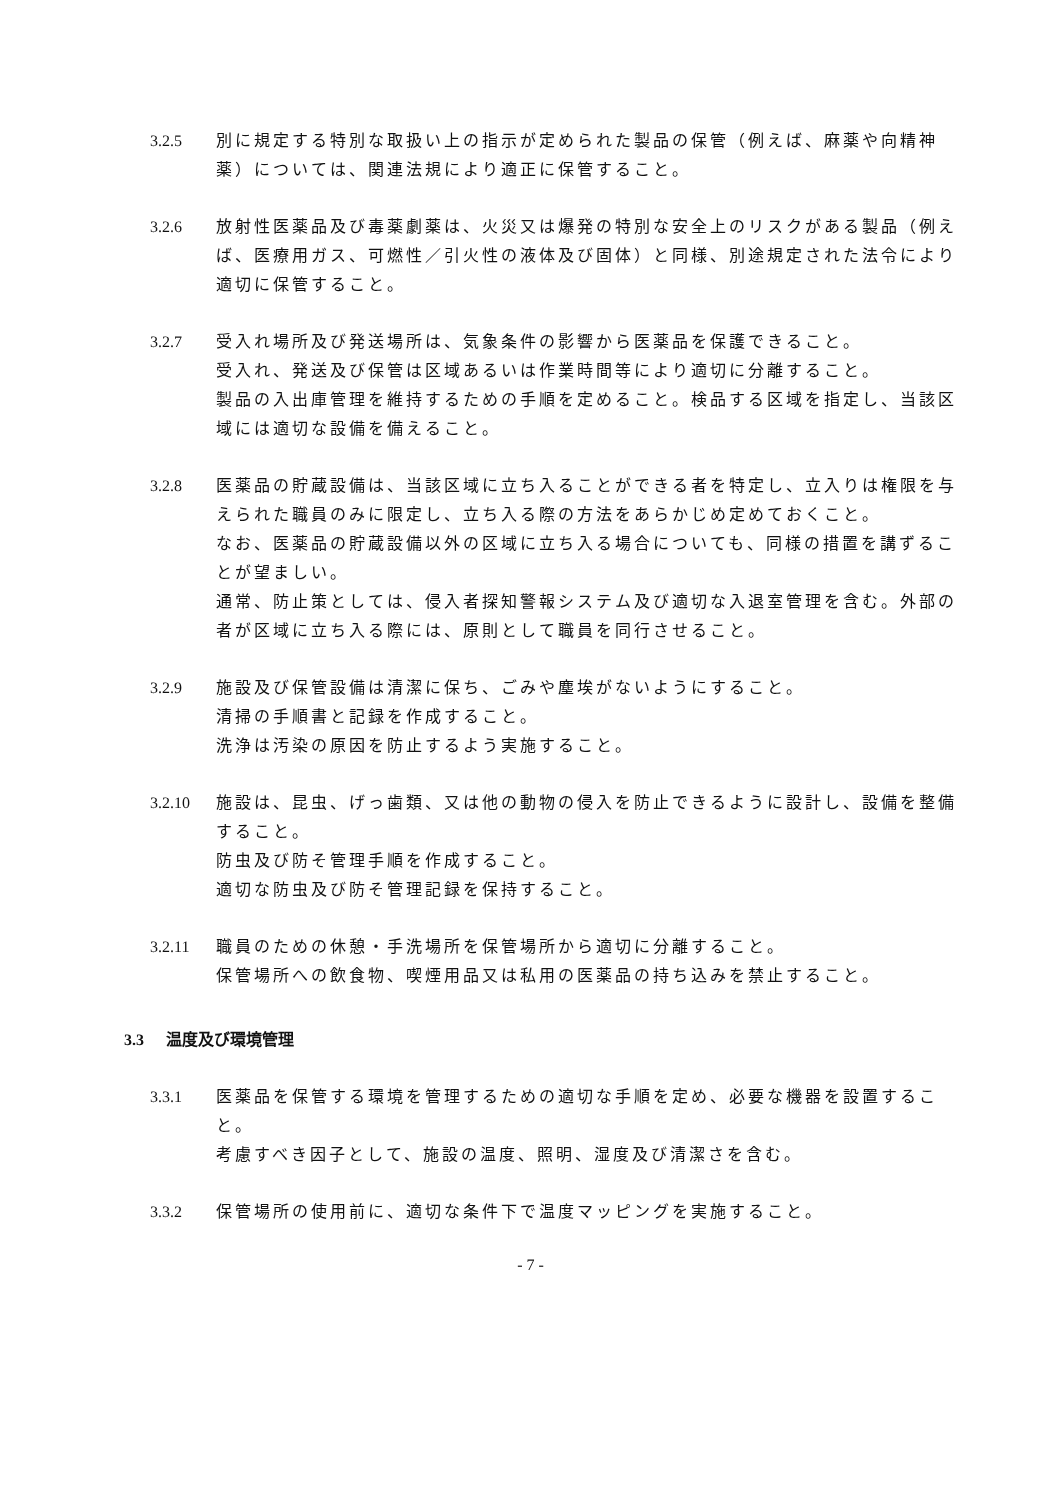3.2.5 別に規定する特別な取扱い上の指示が定められた製品の保管（例えば、麻薬や向精神薬）については、関連法規により適正に保管すること。
3.2.6 放射性医薬品及び毒薬劇薬は、火災又は爆発の特別な安全上のリスクがある製品（例えば、医療用ガス、可燃性／引火性の液体及び固体）と同様、別途規定された法令により適切に保管すること。
3.2.7 受入れ場所及び発送場所は、気象条件の影響から医薬品を保護できること。
受入れ、発送及び保管は区域あるいは作業時間等により適切に分離すること。
製品の入出庫管理を維持するための手順を定めること。検品する区域を指定し、当該区域には適切な設備を備えること。
3.2.8 医薬品の貯蔵設備は、当該区域に立ち入ることができる者を特定し、立入りは権限を与えられた職員のみに限定し、立ち入る際の方法をあらかじめ定めておくこと。
なお、医薬品の貯蔵設備以外の区域に立ち入る場合についても、同様の措置を講ずることが望ましい。
通常、防止策としては、侵入者探知警報システム及び適切な入退室管理を含む。外部の者が区域に立ち入る際には、原則として職員を同行させること。
3.2.9 施設及び保管設備は清潔に保ち、ごみや塵埃がないようにすること。
清掃の手順書と記録を作成すること。
洗浄は汚染の原因を防止するよう実施すること。
3.2.10 施設は、昆虫、げっ歯類、又は他の動物の侵入を防止できるように設計し、設備を整備すること。
防虫及び防そ管理手順を作成すること。
適切な防虫及び防そ管理記録を保持すること。
3.2.11 職員のための休憩・手洗場所を保管場所から適切に分離すること。
保管場所への飲食物、喫煙用品又は私用の医薬品の持ち込みを禁止すること。
3.3 温度及び環境管理
3.3.1 医薬品を保管する環境を管理するための適切な手順を定め、必要な機器を設置すること。
考慮すべき因子として、施設の温度、照明、湿度及び清潔さを含む。
3.3.2 保管場所の使用前に、適切な条件下で温度マッピングを実施すること。
- 7 -